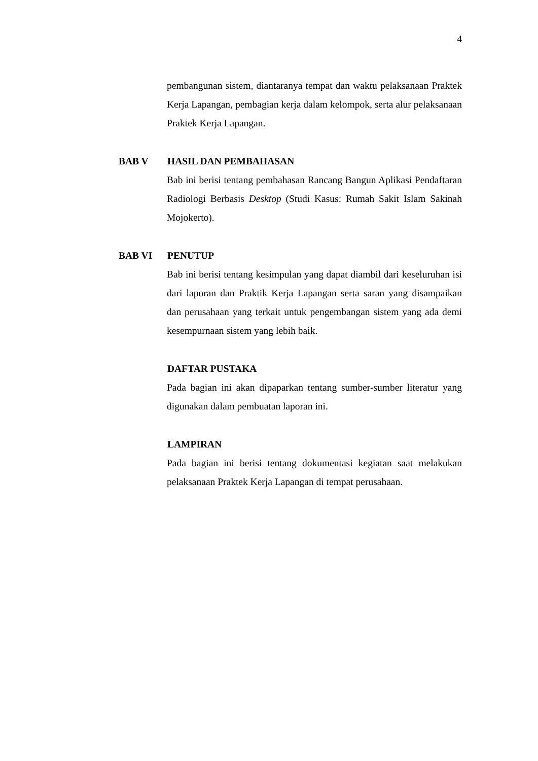4
pembangunan sistem, diantaranya tempat dan waktu pelaksanaan Praktek Kerja Lapangan, pembagian kerja dalam kelompok, serta alur pelaksanaan Praktek Kerja Lapangan.
BAB V HASIL DAN PEMBAHASAN
Bab ini berisi tentang pembahasan Rancang Bangun Aplikasi Pendaftaran Radiologi Berbasis Desktop (Studi Kasus: Rumah Sakit Islam Sakinah Mojokerto).
BAB VI PENUTUP
Bab ini berisi tentang kesimpulan yang dapat diambil dari keseluruhan isi dari laporan dan Praktik Kerja Lapangan serta saran yang disampaikan dan perusahaan yang terkait untuk pengembangan sistem yang ada demi kesempurnaan sistem yang lebih baik.
DAFTAR PUSTAKA
Pada bagian ini akan dipaparkan tentang sumber-sumber literatur yang digunakan dalam pembuatan laporan ini.
LAMPIRAN
Pada bagian ini berisi tentang dokumentasi kegiatan saat melakukan pelaksanaan Praktek Kerja Lapangan di tempat perusahaan.